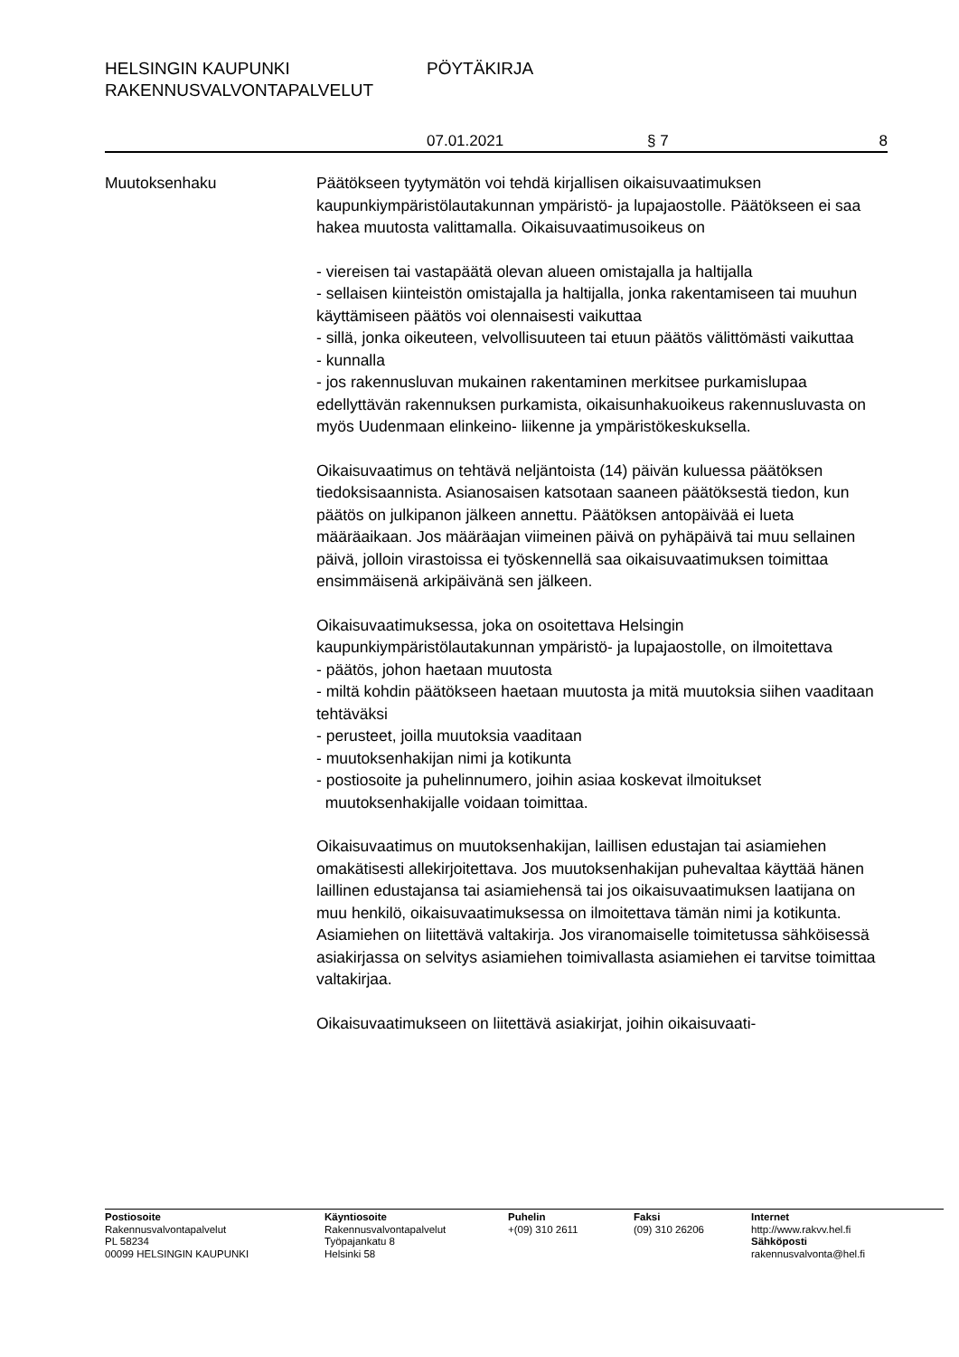HELSINGIN KAUPUNKI PÖYTÄKIRJA
RAKENNUSVALVONTAPALVELUT
07.01.2021 § 7 8
Muutoksenhaku Päätökseen tyytymätön voi tehdä kirjallisen oikaisuvaatimuksen kaupunkiympäristölautakunnan ympäristö- ja lupajaostolle. Päätökseen ei saa hakea muutosta valittamalla. Oikaisuvaatimusoikeus on
- viereisen tai vastapäätä olevan alueen omistajalla ja haltijalla
- sellaisen kiinteistön omistajalla ja haltijalla, jonka rakentamiseen tai muuhun käyttämiseen päätös voi olennaisesti vaikuttaa
- sillä, jonka oikeuteen, velvollisuuteen tai etuun päätös välittömästi vaikuttaa
- kunnalla
- jos rakennusluvan mukainen rakentaminen merkitsee purkamislupaa edellyttävän rakennuksen purkamista, oikaisunhakuoikeus rakennusluvasta on myös Uudenmaan elinkeino- liikenne ja ympäristökeskuksella.
Oikaisuvaatimus on tehtävä neljäntoista (14) päivän kuluessa päätöksen tiedoksisaannista. Asianosaisen katsotaan saaneen päätöksestä tiedon, kun päätös on julkipanon jälkeen annettu. Päätöksen antopäivää ei lueta määräaikaan. Jos määräajan viimeinen päivä on pyhäpäivä tai muu sellainen päivä, jolloin virastoissa ei työskennellä saa oikaisuvaatimuksen toimittaa ensimmäisenä arkipäivänä sen jälkeen.
Oikaisuvaatimuksessa, joka on osoitettava Helsingin kaupunkiympäristölautakunnan ympäristö- ja lupajaostolle, on ilmoitettava
- päätös, johon haetaan muutosta
- miltä kohdin päätökseen haetaan muutosta ja mitä muutoksia siihen vaaditaan tehtäväksi
- perusteet, joilla muutoksia vaaditaan
- muutoksenhakijan nimi ja kotikunta
- postiosoite ja puhelinnumero, joihin asiaa koskevat ilmoitukset
muutoksenhakijalle voidaan toimittaa.
Oikaisuvaatimus on muutoksenhakijan, laillisen edustajan tai asiamiehen omakätisesti allekirjoitettava. Jos muutoksenhakijan puhevaltaa käyttää hänen laillinen edustajansa tai asiamiehensä tai jos oikaisuvaatimuksen laatijana on muu henkilö, oikaisuvaatimuksessa on ilmoitettava tämän nimi ja kotikunta. Asiamiehen on liitettävä valtakirja. Jos viranomaiselle toimitetussa sähköisessä asiakirjassa on selvitys asiamiehen toimivallasta asiamiehen ei tarvitse toimittaa valtakirjaa.
Oikaisuvaatimukseen on liitettävä asiakirjat, joihin oikaisuvaati-
Postiosoite
Rakennusvalvontapalvelut
PL 58234
00099 HELSINGIN KAUPUNKI
Käyntiosoite
Rakennusvalvontapalvelut
Työpajankatu 8
Helsinki 58
Puhelin
+(09) 310 2611
Faksi
(09) 310 26206
Internet
http://www.rakvv.hel.fi
Sähköposti
rakennusvalvonta@hel.fi